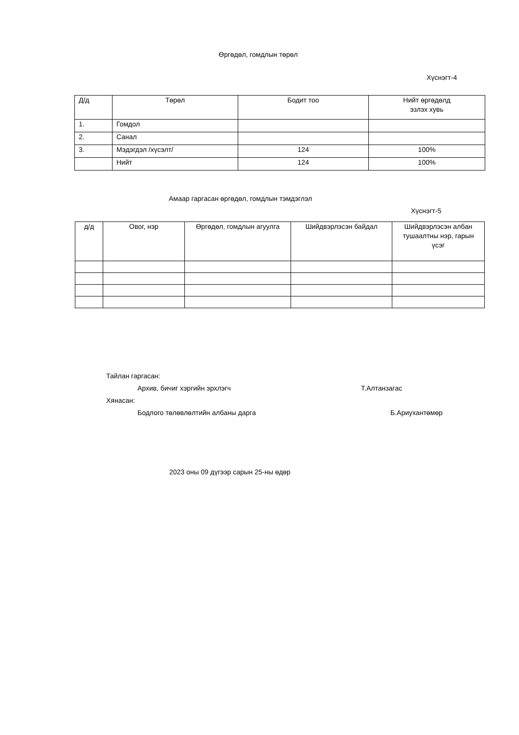Өргөдөл, гомдлын төрөл
Хүснэгт-4
| Д/д | Төрөл | Бодит тоо | Нийт өргөдөлд эзлэх хувь |
| --- | --- | --- | --- |
| 1. | Гомдол | | |
| 2. | Санал | | |
| 3. | Мэдэгдэл /хүсэлт/ | 124 | 100% |
| | Нийт | 124 | 100% |
Амаар гаргасан өргөдөл, гомдлын тэмдэглэл
Хүснэгт-5
| д/д | Овог, нэр | Өргөдөл, гомдлын агуулга | Шийдвэрлэсэн байдал | Шийдвэрлэсэн албан тушаалтны нэр, гарын үсэг |
| --- | --- | --- | --- | --- |
Тайлан гаргасан:
Архив, бичиг хэргийн эрхлэгч Т.Алтанзагас
Хянасан:
Бодлого төлөвлөлтийн албаны дарга Б.Ариухантөмөр
2023 оны 09 дүгээр сарын 25-ны өдөр